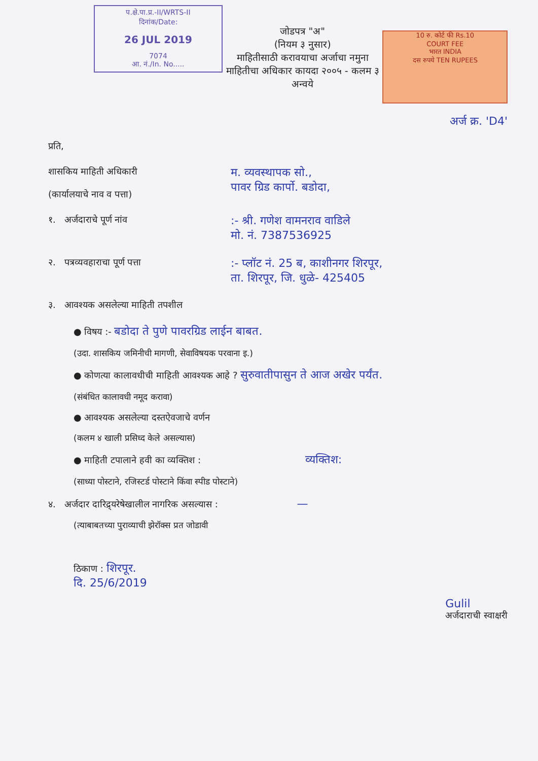प.क्षे.पा.प्र.-II/WRTS-II
दिनांक/Date:
26 JUL 2019
7074
आ. नं./In. No.....
जोडपत्र "अ"
(नियम ३ नुसार)
माहितीसाठी करावयाचा अर्जाचा नमुना
माहितीचा अधिकार कायदा २००५ - कलम ३ अन्वये
10 रु. कोर्ट फी Rs.10
COURT FEE
भारत INDIA
दस रुपये TEN RUPEES
अर्ज क्र. 'D4'
प्रति,
शासकिय माहिती अधिकारी
(कार्यालयाचे नाव व पत्ता)
म. व्यवस्थापक सो.,
पावर ग्रिड कार्पो. बडोदा,
१. अर्जदाराचे पूर्ण नांव
:- श्री. गणेश वामनराव वाडिले
मो. नं. 7387536925
२. पत्रव्यवहाराचा पूर्ण पत्ता
:- प्लॉट नं. 25 ब, काशीनगर शिरपूर,
ता. शिरपूर, जि. धुळे- 425405
३. आवश्यक असलेल्या माहिती तपशील
● विषय :- बडोदा ते पुणे पावरग्रिड लाईन बाबत.
(उदा. शासकिय जमिनीची मागणी, सेवाविषयक परवाना इ.)
● कोणत्या कालावधीची माहिती आवश्यक आहे ? सुरुवातीपासुन ते आज अखेर पर्यंत.
(संबंधित कालावधी नमूद करावा)
● आवश्यक असलेल्या दस्तऐवजाचे वर्णन
(कलम ४ खाली प्रसिध्द केले असल्यास)
● माहिती टपालाने हवी का व्यक्तिश : व्यक्तिश:
(साध्या पोस्टाने, रजिस्टर्ड पोस्टाने किंवा स्पीड पोस्टाने)
४. अर्जदार दारिद्र्यरेषेखालील नागरिक असल्यास : —
(त्याबाबतच्या पुराव्याची झेरॉक्स प्रत जोडावी
ठिकाण : शिरपूर.
दि. 25/6/2019
Gulil
अर्जदाराची स्वाक्षरी